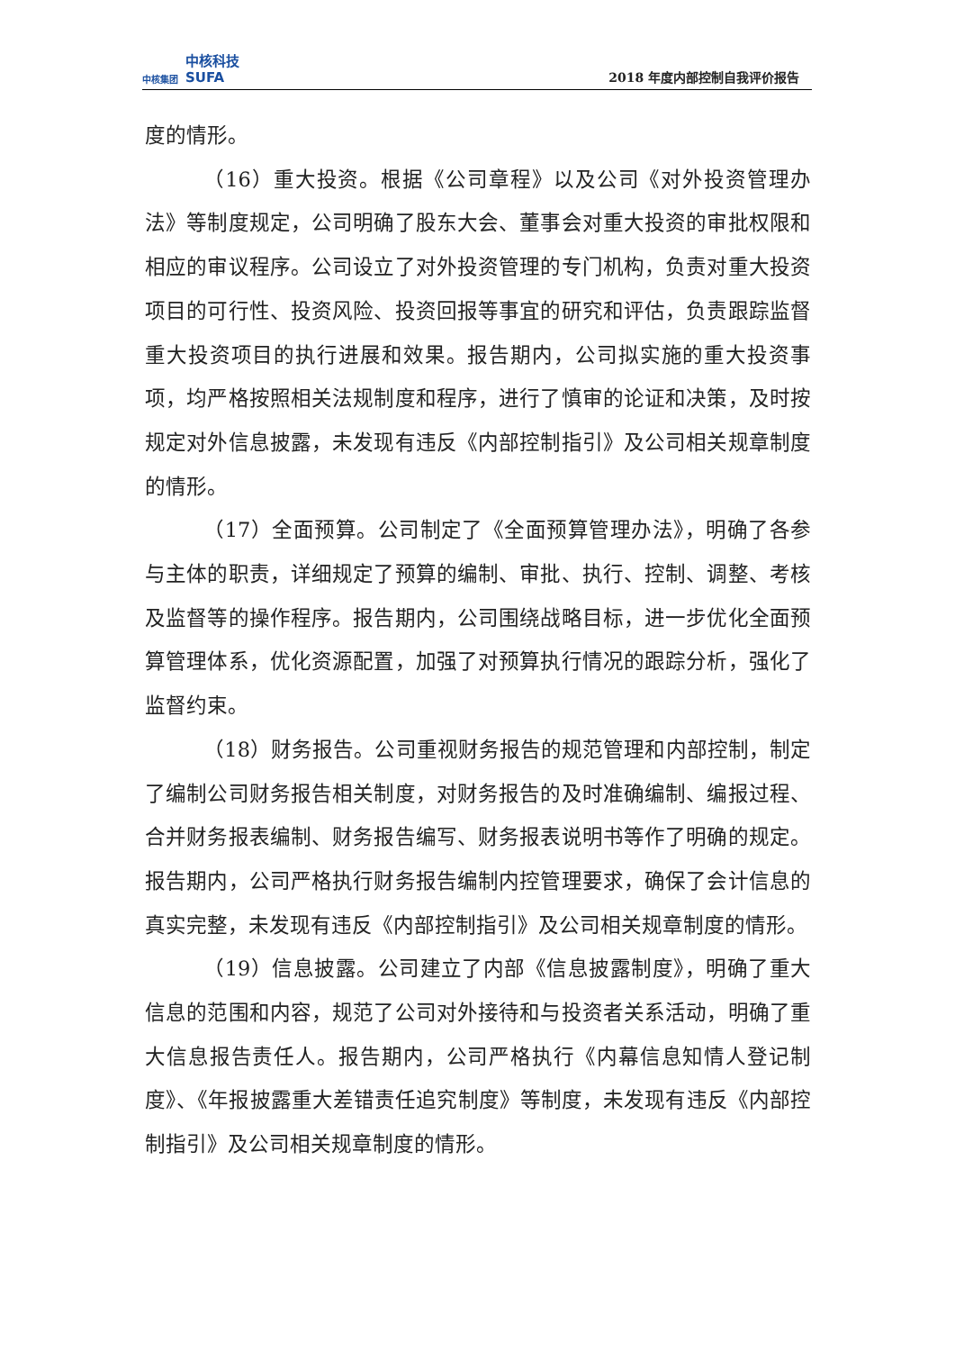中核集团 中核科技
SUFA
2018 年度内部控制自我评价报告
度的情形。
（16）重大投资。根据《公司章程》以及公司《对外投资管理办法》等制度规定，公司明确了股东大会、董事会对重大投资的审批权限和相应的审议程序。公司设立了对外投资管理的专门机构，负责对重大投资项目的可行性、投资风险、投资回报等事宜的研究和评估，负责跟踪监督重大投资项目的执行进展和效果。报告期内，公司拟实施的重大投资事项，均严格按照相关法规制度和程序，进行了慎审的论证和决策，及时按规定对外信息披露，未发现有违反《内部控制指引》及公司相关规章制度的情形。
（17）全面预算。公司制定了《全面预算管理办法》，明确了各参与主体的职责，详细规定了预算的编制、审批、执行、控制、调整、考核及监督等的操作程序。报告期内，公司围绕战略目标，进一步优化全面预算管理体系，优化资源配置，加强了对预算执行情况的跟踪分析，强化了监督约束。
（18）财务报告。公司重视财务报告的规范管理和内部控制，制定了编制公司财务报告相关制度，对财务报告的及时准确编制、编报过程、合并财务报表编制、财务报告编写、财务报表说明书等作了明确的规定。报告期内，公司严格执行财务报告编制内控管理要求，确保了会计信息的真实完整，未发现有违反《内部控制指引》及公司相关规章制度的情形。
（19）信息披露。公司建立了内部《信息披露制度》，明确了重大信息的范围和内容，规范了公司对外接待和与投资者关系活动，明确了重大信息报告责任人。报告期内，公司严格执行《内幕信息知情人登记制度》、《年报披露重大差错责任追究制度》等制度，未发现有违反《内部控制指引》及公司相关规章制度的情形。